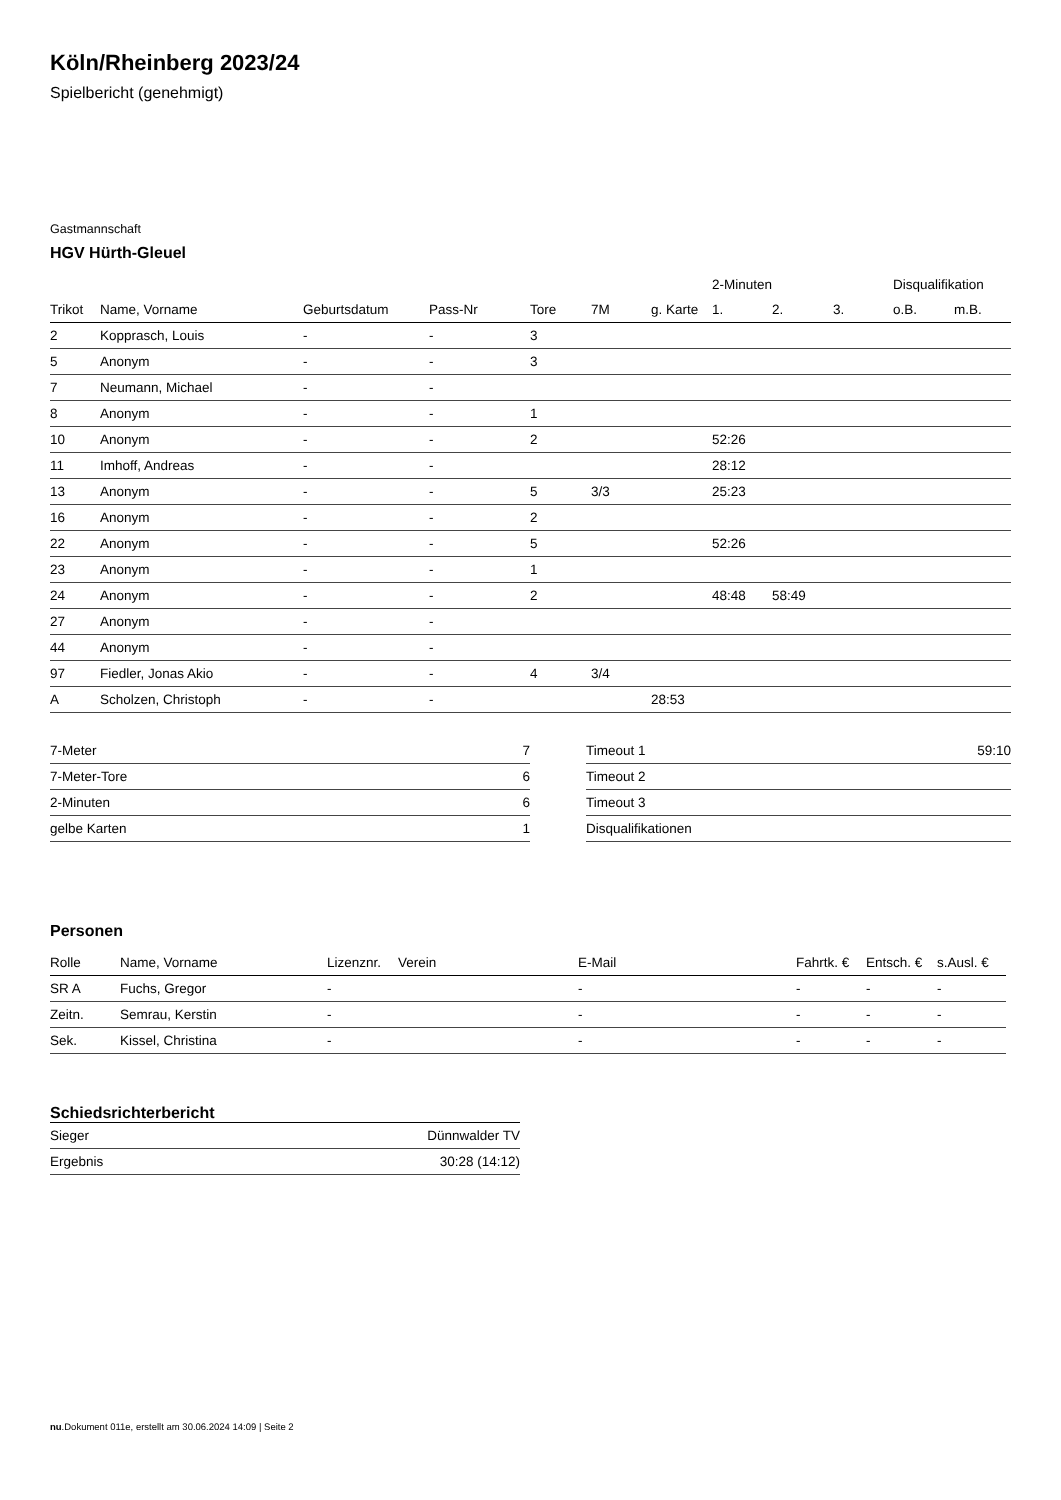Köln/Rheinberg 2023/24
Spielbericht (genehmigt)
Gastmannschaft
HGV Hürth-Gleuel
| | | | | | | | 2-Minuten | | | Disqualifikation | |
| --- | --- | --- | --- | --- | --- | --- | --- | --- | --- | --- | --- |
| Trikot | Name, Vorname | Geburtsdatum | Pass-Nr | Tore | 7M | g. Karte | 1. | 2. | 3. | o.B. | m.B. |
| 2 | Kopprasch, Louis | - | - | 3 | | | | | | | |
| 5 | Anonym | - | - | 3 | | | | | | | |
| 7 | Neumann, Michael | - | - | | | | | | | | |
| 8 | Anonym | - | - | 1 | | | | | | | |
| 10 | Anonym | - | - | 2 | | | 52:26 | | | | |
| 11 | Imhoff, Andreas | - | - | | | | 28:12 | | | | |
| 13 | Anonym | - | - | 5 | 3/3 | | 25:23 | | | | |
| 16 | Anonym | - | - | 2 | | | | | | | |
| 22 | Anonym | - | - | 5 | | | 52:26 | | | | |
| 23 | Anonym | - | - | 1 | | | | | | | |
| 24 | Anonym | - | - | 2 | | | 48:48 | 58:49 | | | |
| 27 | Anonym | - | - | | | | | | | | |
| 44 | Anonym | - | - | | | | | | | | |
| 97 | Fiedler, Jonas Akio | - | - | 4 | 3/4 | | | | | | |
| A | Scholzen, Christoph | - | - | | | 28:53 | | | | | |
| 7-Meter | 7 |
| 7-Meter-Tore | 6 |
| 2-Minuten | 6 |
| gelbe Karten | 1 |
| Timeout 1 | 59:10 |
| Timeout 2 | |
| Timeout 3 | |
| Disqualifikationen | |
Personen
| Rolle | Name, Vorname | Lizenznr. | Verein | E-Mail | Fahrtk. € | Entsch. € | s.Ausl. € |
| --- | --- | --- | --- | --- | --- | --- | --- |
| SR A | Fuchs, Gregor | - | | - | - | - | - |
| Zeitn. | Semrau, Kerstin | - | | - | - | - | - |
| Sek. | Kissel, Christina | - | | - | - | - | - |
Schiedsrichterbericht
| Sieger | Dünnwalder TV |
| Ergebnis | 30:28 (14:12) |
nu.Dokument 011e, erstellt am 30.06.2024 14:09 | Seite 2